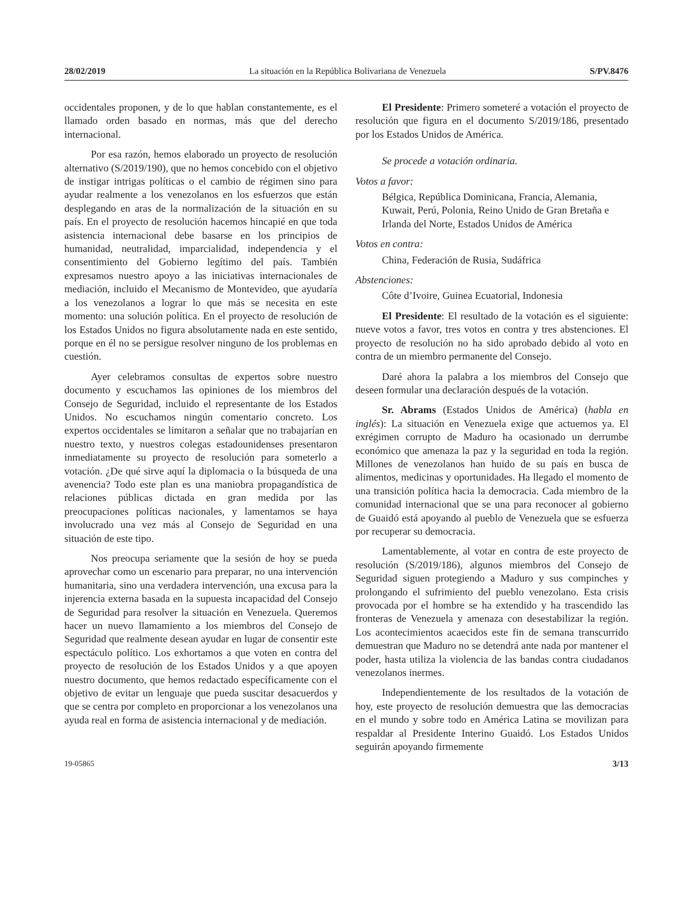28/02/2019 La situación en la República Bolivariana de Venezuela S/PV.8476
occidentales proponen, y de lo que hablan constantemente, es el llamado orden basado en normas, más que del derecho internacional.
Por esa razón, hemos elaborado un proyecto de resolución alternativo (S/2019/190), que no hemos concebido con el objetivo de instigar intrigas políticas o el cambio de régimen sino para ayudar realmente a los venezolanos en los esfuerzos que están desplegando en aras de la normalización de la situación en su país. En el proyecto de resolución hacemos hincapié en que toda asistencia internacional debe basarse en los principios de humanidad, neutralidad, imparcialidad, independencia y el consentimiento del Gobierno legítimo del país. También expresamos nuestro apoyo a las iniciativas internacionales de mediación, incluido el Mecanismo de Montevideo, que ayudaría a los venezolanos a lograr lo que más se necesita en este momento: una solución política. En el proyecto de resolución de los Estados Unidos no figura absolutamente nada en este sentido, porque en él no se persigue resolver ninguno de los problemas en cuestión.
Ayer celebramos consultas de expertos sobre nuestro documento y escuchamos las opiniones de los miembros del Consejo de Seguridad, incluido el representante de los Estados Unidos. No escuchamos ningún comentario concreto. Los expertos occidentales se limitaron a señalar que no trabajarían en nuestro texto, y nuestros colegas estadounidenses presentaron inmediatamente su proyecto de resolución para someterlo a votación. ¿De qué sirve aquí la diplomacia o la búsqueda de una avenencia? Todo este plan es una maniobra propagandística de relaciones públicas dictada en gran medida por las preocupaciones políticas nacionales, y lamentamos se haya involucrado una vez más al Consejo de Seguridad en una situación de este tipo.
Nos preocupa seriamente que la sesión de hoy se pueda aprovechar como un escenario para preparar, no una intervención humanitaria, sino una verdadera intervención, una excusa para la injerencia externa basada en la supuesta incapacidad del Consejo de Seguridad para resolver la situación en Venezuela. Queremos hacer un nuevo llamamiento a los miembros del Consejo de Seguridad que realmente desean ayudar en lugar de consentir este espectáculo político. Los exhortamos a que voten en contra del proyecto de resolución de los Estados Unidos y a que apoyen nuestro documento, que hemos redactado específicamente con el objetivo de evitar un lenguaje que pueda suscitar desacuerdos y que se centra por completo en proporcionar a los venezolanos una ayuda real en forma de asistencia internacional y de mediación.
El Presidente: Primero someteré a votación el proyecto de resolución que figura en el documento S/2019/186, presentado por los Estados Unidos de América.
Se procede a votación ordinaria.
Votos a favor:
Bélgica, República Dominicana, Francia, Alemania, Kuwait, Perú, Polonia, Reino Unido de Gran Bretaña e Irlanda del Norte, Estados Unidos de América
Votos en contra:
China, Federación de Rusia, Sudáfrica
Abstenciones:
Côte d’Ivoire, Guinea Ecuatorial, Indonesia
El Presidente: El resultado de la votación es el siguiente: nueve votos a favor, tres votos en contra y tres abstenciones. El proyecto de resolución no ha sido aprobado debido al voto en contra de un miembro permanente del Consejo.
Daré ahora la palabra a los miembros del Consejo que deseen formular una declaración después de la votación.
Sr. Abrams (Estados Unidos de América) (habla en inglés): La situación en Venezuela exige que actuemos ya. El exrégimen corrupto de Maduro ha ocasionado un derrumbe económico que amenaza la paz y la seguridad en toda la región. Millones de venezolanos han huido de su país en busca de alimentos, medicinas y oportunidades. Ha llegado el momento de una transición política hacia la democracia. Cada miembro de la comunidad internacional que se una para reconocer al gobierno de Guaidó está apoyando al pueblo de Venezuela que se esfuerza por recuperar su democracia.
Lamentablemente, al votar en contra de este proyecto de resolución (S/2019/186), algunos miembros del Consejo de Seguridad siguen protegiendo a Maduro y sus compinches y prolongando el sufrimiento del pueblo venezolano. Esta crisis provocada por el hombre se ha extendido y ha trascendido las fronteras de Venezuela y amenaza con desestabilizar la región. Los acontecimientos acaecidos este fin de semana transcurrido demuestran que Maduro no se detendrá ante nada por mantener el poder, hasta utiliza la violencia de las bandas contra ciudadanos venezolanos inermes.
Independientemente de los resultados de la votación de hoy, este proyecto de resolución demuestra que las democracias en el mundo y sobre todo en América Latina se movilizan para respaldar al Presidente Interino Guaidó. Los Estados Unidos seguirán apoyando firmemente
19-05865 3/13